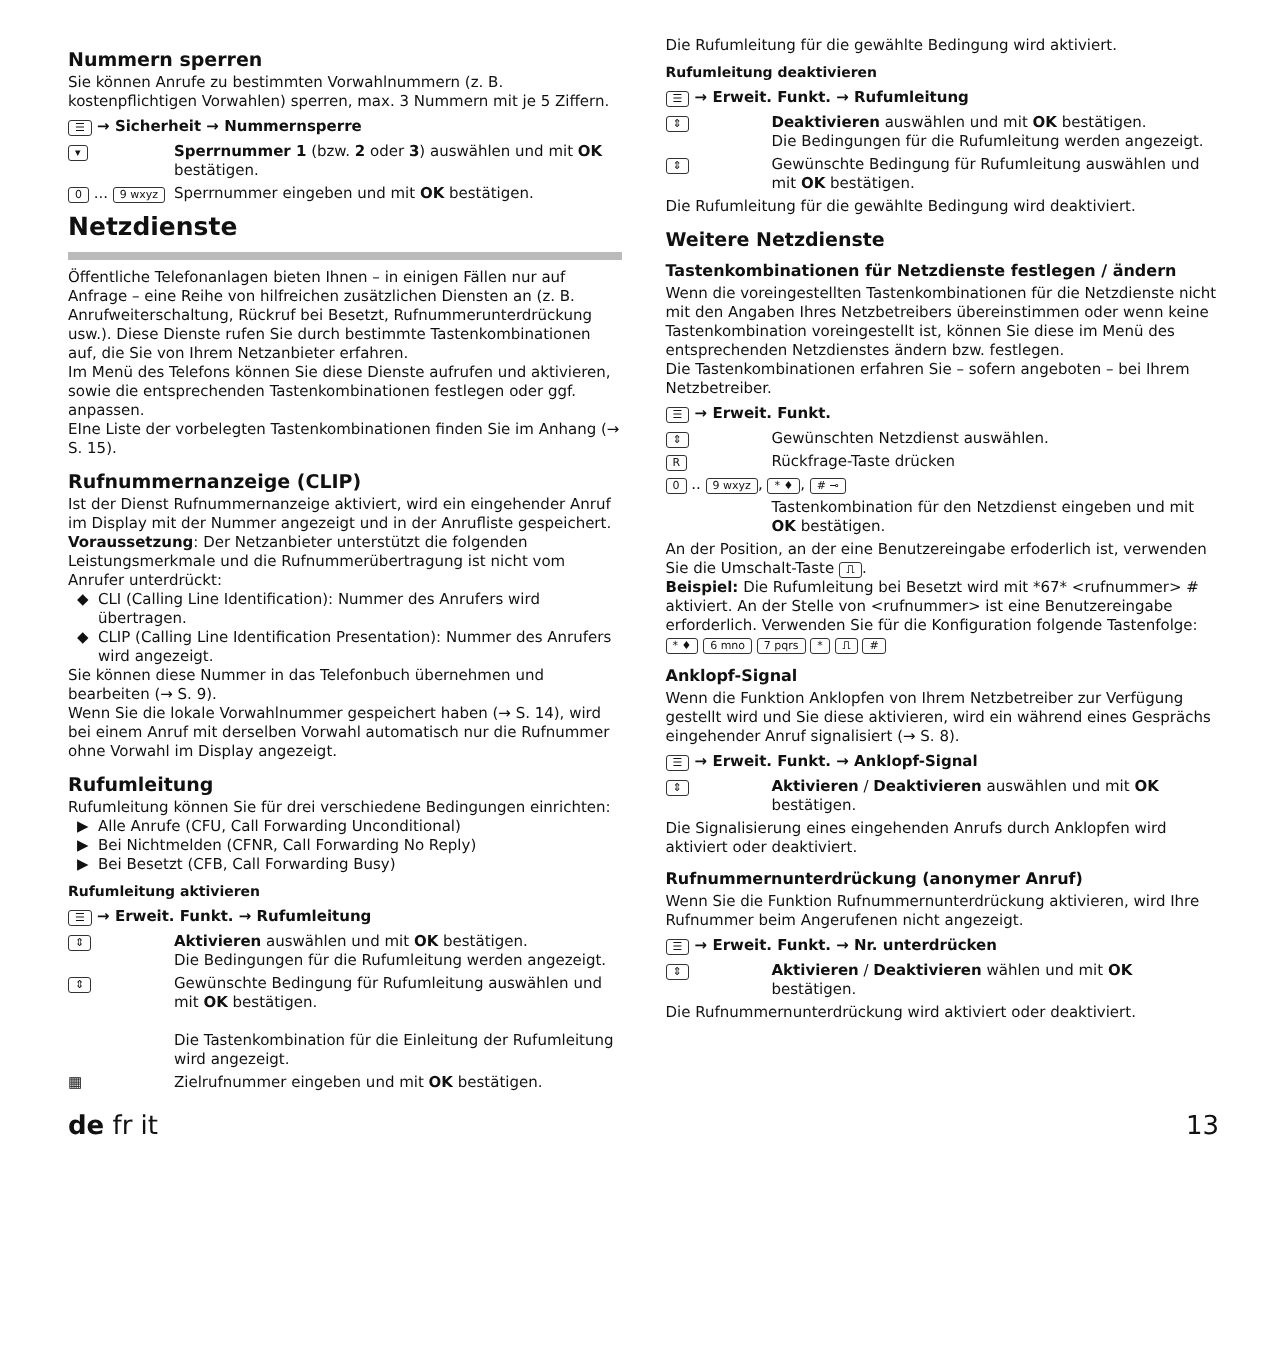Nummern sperren
Sie können Anrufe zu bestimmten Vorwahlnummern (z. B. kostenpflichtigen Vorwahlen) sperren, max. 3 Nummern mit je 5 Ziffern.
☰ → Sicherheit → Nummernsperre
▾ Sperrnummer 1 (bzw. 2 oder 3) auswählen und mit OK bestätigen.
0 ... 9 wxyz Sperrnummer eingeben und mit OK bestätigen.
Netzdienste
Öffentliche Telefonanlagen bieten Ihnen – in einigen Fällen nur auf Anfrage – eine Reihe von hilfreichen zusätzlichen Diensten an (z. B. Anrufweiterschaltung, Rückruf bei Besetzt, Rufnummerunterdrückung usw.). Diese Dienste rufen Sie durch bestimmte Tastenkombinationen auf, die Sie von Ihrem Netzanbieter erfahren.
Im Menü des Telefons können Sie diese Dienste aufrufen und aktivieren, sowie die entsprechenden Tastenkombinationen festlegen oder ggf. anpassen.
EIne Liste der vorbelegten Tastenkombinationen finden Sie im Anhang (→ S. 15).
Rufnummernanzeige (CLIP)
Ist der Dienst Rufnummernanzeige aktiviert, wird ein eingehender Anruf im Display mit der Nummer angezeigt und in der Anrufliste gespeichert.
Voraussetzung: Der Netzanbieter unterstützt die folgenden Leistungsmerkmale und die Rufnummerübertragung ist nicht vom Anrufer unterdrückt:
CLI (Calling Line Identification): Nummer des Anrufers wird übertragen.
CLIP (Calling Line Identification Presentation): Nummer des Anrufers wird angezeigt.
Sie können diese Nummer in das Telefonbuch übernehmen und bearbeiten (→ S. 9).
Wenn Sie die lokale Vorwahlnummer gespeichert haben (→ S. 14), wird bei einem Anruf mit derselben Vorwahl automatisch nur die Rufnummer ohne Vorwahl im Display angezeigt.
Rufumleitung
Rufumleitung können Sie für drei verschiedene Bedingungen einrichten:
Alle Anrufe (CFU, Call Forwarding Unconditional)
Bei Nichtmelden (CFNR, Call Forwarding No Reply)
Bei Besetzt (CFB, Call Forwarding Busy)
Rufumleitung aktivieren
☰ → Erweit. Funkt. → Rufumleitung
⇕ Aktivieren auswählen und mit OK bestätigen.
Die Bedingungen für die Rufumleitung werden angezeigt.
⇕ Gewünschte Bedingung für Rufumleitung auswählen und mit OK bestätigen.
Die Tastenkombination für die Einleitung der Rufumleitung wird angezeigt.
▦ Zielrufnummer eingeben und mit OK bestätigen.
Die Rufumleitung für die gewählte Bedingung wird aktiviert.
Rufumleitung deaktivieren
☰ → Erweit. Funkt. → Rufumleitung
⇕ Deaktivieren auswählen und mit OK bestätigen.
Die Bedingungen für die Rufumleitung werden angezeigt.
⇕ Gewünschte Bedingung für Rufumleitung auswählen und mit OK bestätigen.
Die Rufumleitung für die gewählte Bedingung wird deaktiviert.
Weitere Netzdienste
Tastenkombinationen für Netzdienste festlegen / ändern
Wenn die voreingestellten Tastenkombinationen für die Netzdienste nicht mit den Angaben Ihres Netzbetreibers übereinstimmen oder wenn keine Tastenkombination voreingestellt ist, können Sie diese im Menü des entsprechenden Netzdienstes ändern bzw. festlegen.
Die Tastenkombinationen erfahren Sie – sofern angeboten – bei Ihrem Netzbetreiber.
☰ → Erweit. Funkt.
⇕ Gewünschten Netzdienst auswählen.
R Rückfrage-Taste drücken
0 .. 9 wxyz, * ♦, # ⊸
Tastenkombination für den Netzdienst eingeben und mit OK bestätigen.
An der Position, an der eine Benutzereingabe erfoderlich ist, verwenden Sie die Umschalt-Taste ⎍.
Beispiel: Die Rufumleitung bei Besetzt wird mit *67* <rufnummer> # aktiviert. An der Stelle von <rufnummer> ist eine Benutzereingabe erforderlich. Verwenden Sie für die Konfiguration folgende Tastenfolge:
* ♦ 6 mno 7 pqrs * ⎍ #
Anklopf-Signal
Wenn die Funktion Anklopfen von Ihrem Netzbetreiber zur Verfügung gestellt wird und Sie diese aktivieren, wird ein während eines Gesprächs eingehender Anruf signalisiert (→ S. 8).
☰ → Erweit. Funkt. → Anklopf-Signal
⇕ Aktivieren / Deaktivieren auswählen und mit OK bestätigen.
Die Signalisierung eines eingehenden Anrufs durch Anklopfen wird aktiviert oder deaktiviert.
Rufnummernunterdrückung (anonymer Anruf)
Wenn Sie die Funktion Rufnummernunterdrückung aktivieren, wird Ihre Rufnummer beim Angerufenen nicht angezeigt.
☰ → Erweit. Funkt. → Nr. unterdrücken
⇕ Aktivieren / Deaktivieren wählen und mit OK bestätigen.
Die Rufnummernunterdrückung wird aktiviert oder deaktiviert.
de fr it 13